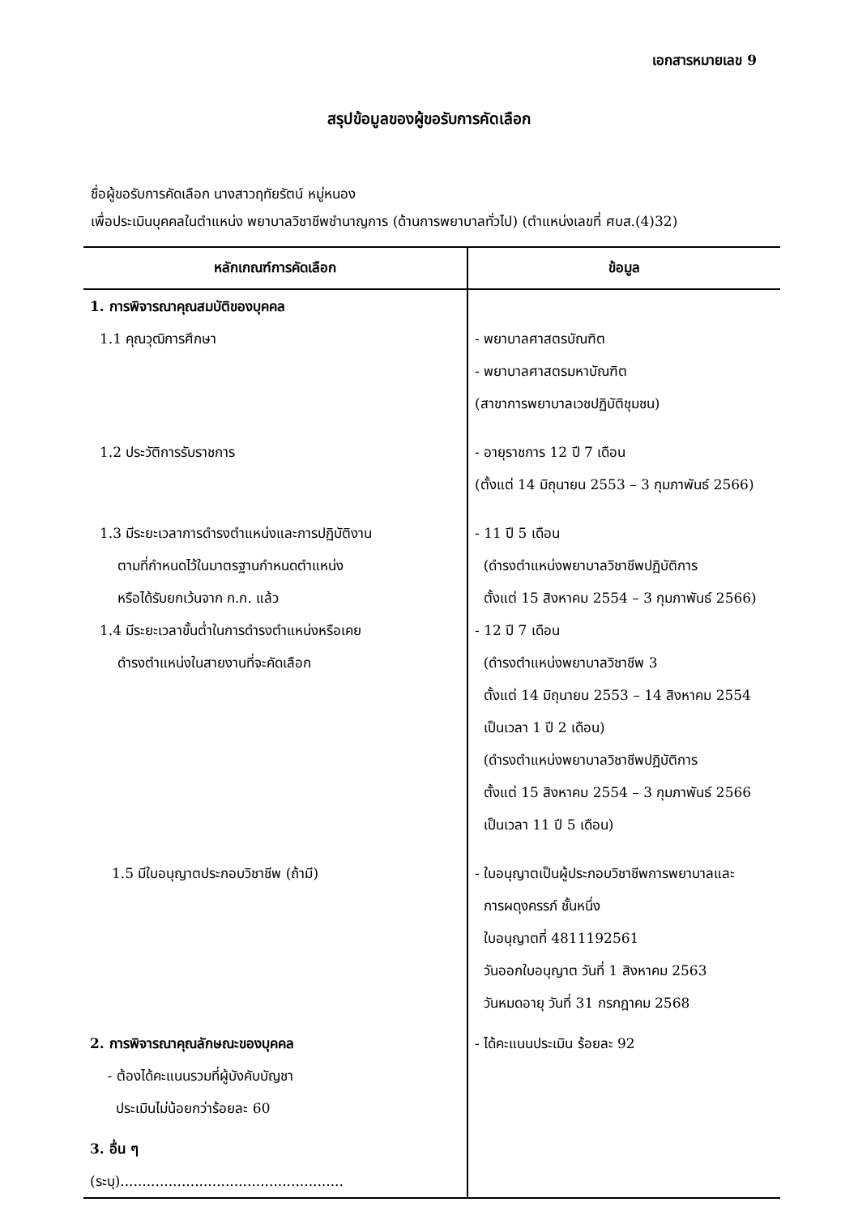เอกสารหมายเลข 9
สรุปข้อมูลของผู้ขอรับการคัดเลือก
ชื่อผู้ขอรับการคัดเลือก นางสาวฤทัยรัตน์ หมู่หนอง
เพื่อประเมินบุคคลในตำแหน่ง พยาบาลวิชาชีพชำนาญการ (ด้านการพยาบาลทั่วไป) (ตำแหน่งเลขที่ ศบส.(4)32)
| หลักเกณฑ์การคัดเลือก | ข้อมูล |
| --- | --- |
| 1. การพิจารณาคุณสมบัติของบุคคล | |
| 1.1 คุณวุฒิการศึกษา | - พยาบาลศาสตรบัณฑิต - พยาบาลศาสตรมหาบัณฑิต (สาขาการพยาบาลเวชปฏิบัติชุมชน) |
| 1.2 ประวัติการรับราชการ | - อายุราชการ 12 ปี 7 เดือน (ตั้งแต่ 14 มิถุนายน 2553 – 3 กุมภาพันธ์ 2566) |
| 1.3 มีระยะเวลาการดำรงตำแหน่งและการปฏิบัติงาน ตามที่กำหนดไว้ในมาตรฐานกำหนดตำแหน่ง หรือได้รับยกเว้นจาก ก.ก. แล้ว | - 11 ปี 5 เดือน (ดำรงตำแหน่งพยาบาลวิชาชีพปฏิบัติการ ตั้งแต่ 15 สิงหาคม 2554 – 3 กุมภาพันธ์ 2566) |
| 1.4 มีระยะเวลาขั้นต่ำในการดำรงตำแหน่งหรือเคย ดำรงตำแหน่งในสายงานที่จะคัดเลือก | - 12 ปี 7 เดือน (ดำรงตำแหน่งพยาบาลวิชาชีพ 3 ตั้งแต่ 14 มิถุนายน 2553 – 14 สิงหาคม 2554 เป็นเวลา 1 ปี 2 เดือน) (ดำรงตำแหน่งพยาบาลวิชาชีพปฏิบัติการ ตั้งแต่ 15 สิงหาคม 2554 – 3 กุมภาพันธ์ 2566 เป็นเวลา 11 ปี 5 เดือน) |
| 1.5 มีใบอนุญาตประกอบวิชาชีพ (ถ้ามี) | - ใบอนุญาตเป็นผู้ประกอบวิชาชีพการพยาบาลและ การผดุงครรภ์ ชั้นหนึ่ง ใบอนุญาตที่ 4811192561 วันออกใบอนุญาต วันที่ 1 สิงหาคม 2563 วันหมดอายุ วันที่ 31 กรกฎาคม 2568 |
| 2. การพิจารณาคุณลักษณะของบุคคล - ต้องได้คะแนนรวมที่ผู้บังคับบัญชา ประเมินไม่น้อยกว่าร้อยละ 60 | - ได้คะแนนประเมิน ร้อยละ 92 |
| 3. อื่น ๆ (ระบุ)................................................... | |